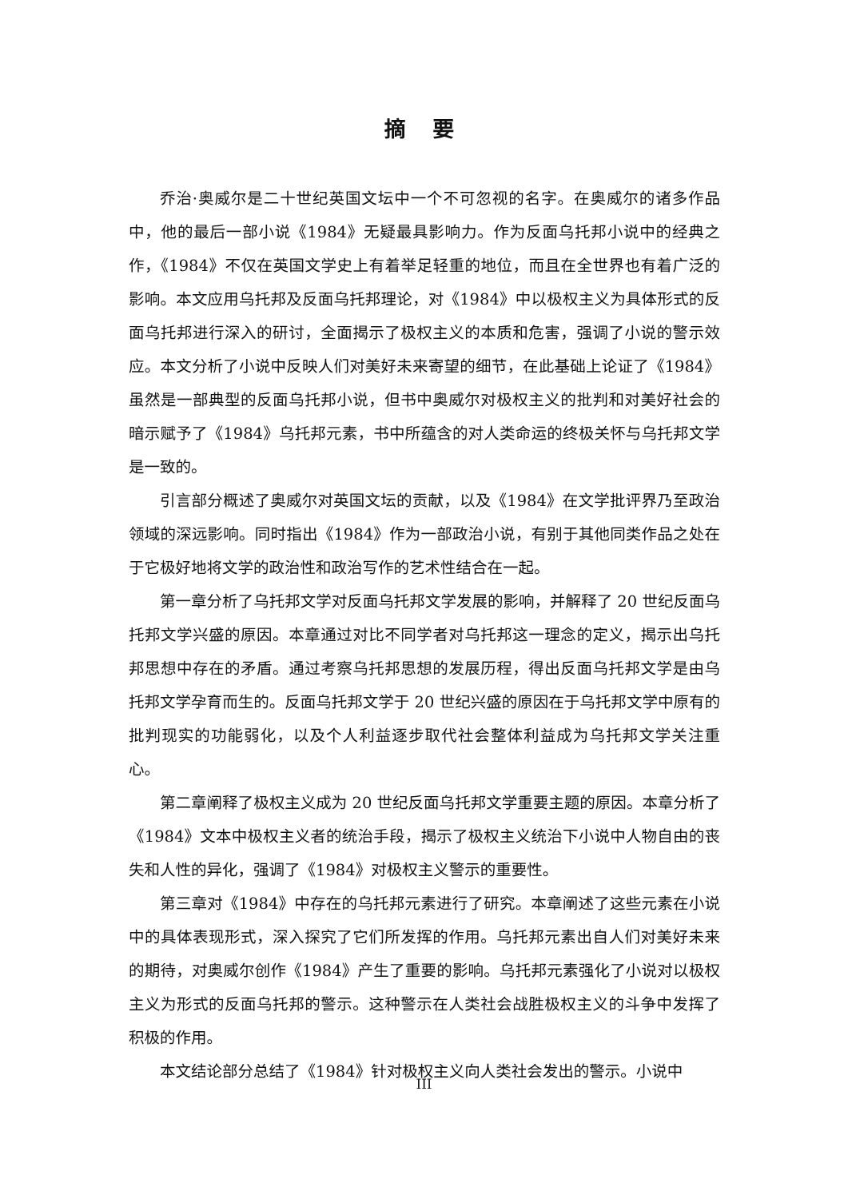摘 要
乔治·奥威尔是二十世纪英国文坛中一个不可忽视的名字。在奥威尔的诸多作品中，他的最后一部小说《1984》无疑最具影响力。作为反面乌托邦小说中的经典之作，《1984》不仅在英国文学史上有着举足轻重的地位，而且在全世界也有着广泛的影响。本文应用乌托邦及反面乌托邦理论，对《1984》中以极权主义为具体形式的反面乌托邦进行深入的研讨，全面揭示了极权主义的本质和危害，强调了小说的警示效应。本文分析了小说中反映人们对美好未来寄望的细节，在此基础上论证了《1984》虽然是一部典型的反面乌托邦小说，但书中奥威尔对极权主义的批判和对美好社会的暗示赋予了《1984》乌托邦元素，书中所蕴含的对人类命运的终极关怀与乌托邦文学是一致的。
引言部分概述了奥威尔对英国文坛的贡献，以及《1984》在文学批评界乃至政治领域的深远影响。同时指出《1984》作为一部政治小说，有别于其他同类作品之处在于它极好地将文学的政治性和政治写作的艺术性结合在一起。
第一章分析了乌托邦文学对反面乌托邦文学发展的影响，并解释了 20 世纪反面乌托邦文学兴盛的原因。本章通过对比不同学者对乌托邦这一理念的定义，揭示出乌托邦思想中存在的矛盾。通过考察乌托邦思想的发展历程，得出反面乌托邦文学是由乌托邦文学孕育而生的。反面乌托邦文学于 20 世纪兴盛的原因在于乌托邦文学中原有的批判现实的功能弱化，以及个人利益逐步取代社会整体利益成为乌托邦文学关注重心。
第二章阐释了极权主义成为 20 世纪反面乌托邦文学重要主题的原因。本章分析了《1984》文本中极权主义者的统治手段，揭示了极权主义统治下小说中人物自由的丧失和人性的异化，强调了《1984》对极权主义警示的重要性。
第三章对《1984》中存在的乌托邦元素进行了研究。本章阐述了这些元素在小说中的具体表现形式，深入探究了它们所发挥的作用。乌托邦元素出自人们对美好未来的期待，对奥威尔创作《1984》产生了重要的影响。乌托邦元素强化了小说对以极权主义为形式的反面乌托邦的警示。这种警示在人类社会战胜极权主义的斗争中发挥了积极的作用。
本文结论部分总结了《1984》针对极权主义向人类社会发出的警示。小说中
III